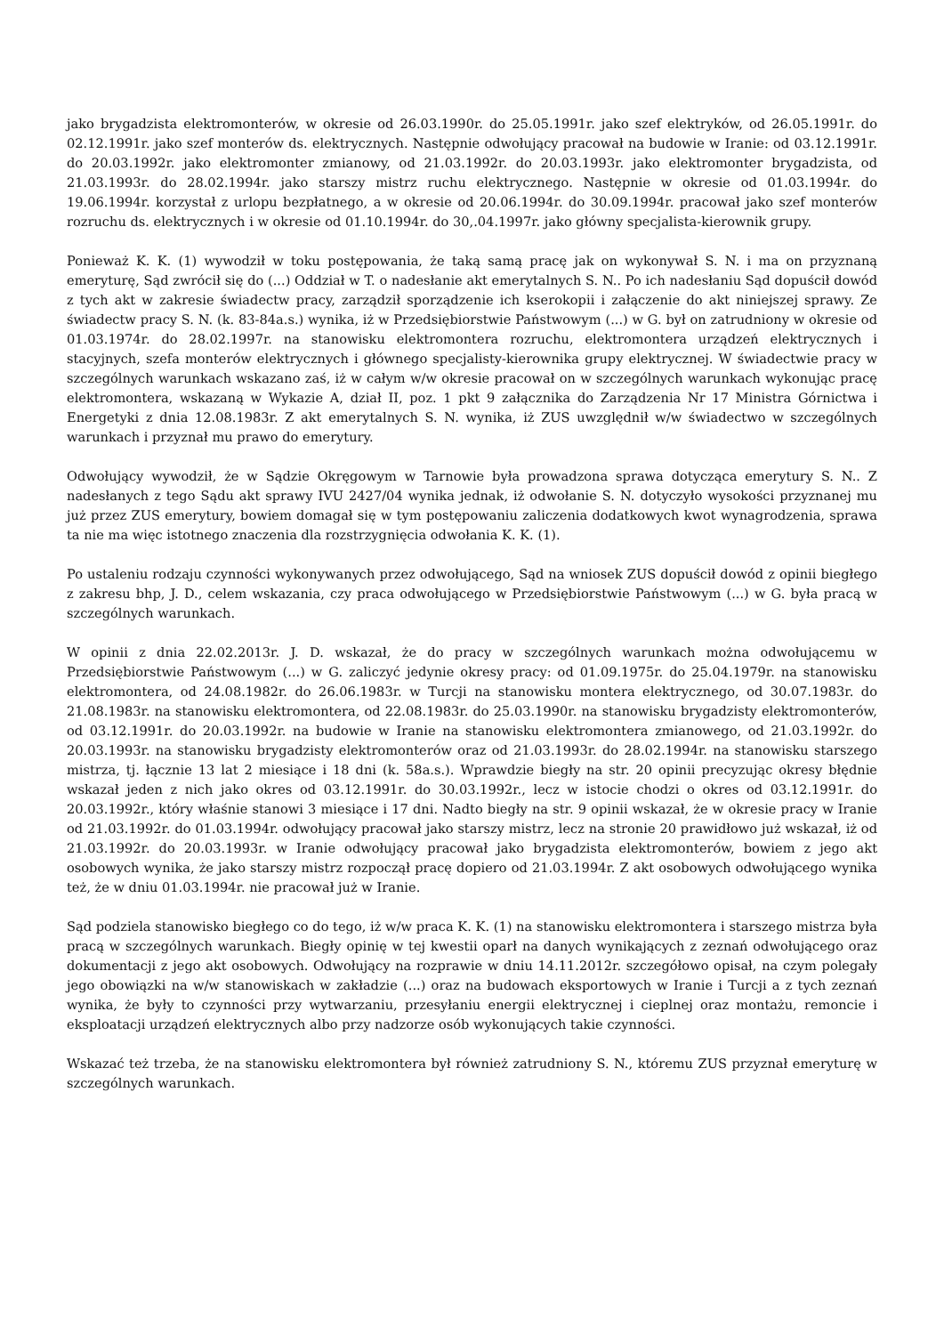jako brygadzista elektromonterów, w okresie od 26.03.1990r. do 25.05.1991r. jako szef elektryków, od 26.05.1991r. do 02.12.1991r. jako szef monterów ds. elektrycznych. Następnie odwołujący pracował na budowie w Iranie: od 03.12.1991r. do 20.03.1992r. jako elektromonter zmianowy, od 21.03.1992r. do 20.03.1993r. jako elektromonter brygadzista, od 21.03.1993r. do 28.02.1994r. jako starszy mistrz ruchu elektrycznego. Następnie w okresie od 01.03.1994r. do 19.06.1994r. korzystał z urlopu bezpłatnego, a w okresie od 20.06.1994r. do 30.09.1994r. pracował jako szef monterów rozruchu ds. elektrycznych i w okresie od 01.10.1994r. do 30,.04.1997r. jako główny specjalista-kierownik grupy.
Ponieważ K. K. (1) wywodził w toku postępowania, że taką samą pracę jak on wykonywał S. N. i ma on przyznaną emeryturę, Sąd zwrócił się do (...) Oddział w T. o nadesłanie akt emerytalnych S. N.. Po ich nadesłaniu Sąd dopuścił dowód z tych akt w zakresie świadectw pracy, zarządził sporządzenie ich kserokopii i załączenie do akt niniejszej sprawy. Ze świadectw pracy S. N. (k. 83-84a.s.) wynika, iż w Przedsiębiorstwie Państwowym (...) w G. był on zatrudniony w okresie od 01.03.1974r. do 28.02.1997r. na stanowisku elektromontera rozruchu, elektromontera urządzeń elektrycznych i stacyjnych, szefa monterów elektrycznych i głównego specjalisty-kierownika grupy elektrycznej. W świadectwie pracy w szczególnych warunkach wskazano zaś, iż w całym w/w okresie pracował on w szczególnych warunkach wykonując pracę elektromontera, wskazaną w Wykazie A, dział II, poz. 1 pkt 9 załącznika do Zarządzenia Nr 17 Ministra Górnictwa i Energetyki z dnia 12.08.1983r. Z akt emerytalnych S. N. wynika, iż ZUS uwzględnił w/w świadectwo w szczególnych warunkach i przyznał mu prawo do emerytury.
Odwołujący wywodził, że w Sądzie Okręgowym w Tarnowie była prowadzona sprawa dotycząca emerytury S. N.. Z nadesłanych z tego Sądu akt sprawy IVU 2427/04 wynika jednak, iż odwołanie S. N. dotyczyło wysokości przyznanej mu już przez ZUS emerytury, bowiem domagał się w tym postępowaniu zaliczenia dodatkowych kwot wynagrodzenia, sprawa ta nie ma więc istotnego znaczenia dla rozstrzygnięcia odwołania K. K. (1).
Po ustaleniu rodzaju czynności wykonywanych przez odwołującego, Sąd na wniosek ZUS dopuścił dowód z opinii biegłego z zakresu bhp, J. D., celem wskazania, czy praca odwołującego w Przedsiębiorstwie Państwowym (...) w G. była pracą w szczególnych warunkach.
W opinii z dnia 22.02.2013r. J. D. wskazał, że do pracy w szczególnych warunkach można odwołującemu w Przedsiębiorstwie Państwowym (...) w G. zaliczyć jedynie okresy pracy: od 01.09.1975r. do 25.04.1979r. na stanowisku elektromontera, od 24.08.1982r. do 26.06.1983r. w Turcji na stanowisku montera elektrycznego, od 30.07.1983r. do 21.08.1983r. na stanowisku elektromontera, od 22.08.1983r. do 25.03.1990r. na stanowisku brygadzisty elektromonterów, od 03.12.1991r. do 20.03.1992r. na budowie w Iranie na stanowisku elektromontera zmianowego, od 21.03.1992r. do 20.03.1993r. na stanowisku brygadzisty elektromonterów oraz od 21.03.1993r. do 28.02.1994r. na stanowisku starszego mistrza, tj. łącznie 13 lat 2 miesiące i 18 dni (k. 58a.s.). Wprawdzie biegły na str. 20 opinii precyzując okresy błędnie wskazał jeden z nich jako okres od 03.12.1991r. do 30.03.1992r., lecz w istocie chodzi o okres od 03.12.1991r. do 20.03.1992r., który właśnie stanowi 3 miesiące i 17 dni. Nadto biegły na str. 9 opinii wskazał, że w okresie pracy w Iranie od 21.03.1992r. do 01.03.1994r. odwołujący pracował jako starszy mistrz, lecz na stronie 20 prawidłowo już wskazał, iż od 21.03.1992r. do 20.03.1993r. w Iranie odwołujący pracował jako brygadzista elektromonterów, bowiem z jego akt osobowych wynika, że jako starszy mistrz rozpoczął pracę dopiero od 21.03.1994r. Z akt osobowych odwołującego wynika też, że w dniu 01.03.1994r. nie pracował już w Iranie.
Sąd podziela stanowisko biegłego co do tego, iż w/w praca K. K. (1) na stanowisku elektromontera i starszego mistrza była pracą w szczególnych warunkach. Biegły opinię w tej kwestii oparł na danych wynikających z zeznań odwołującego oraz dokumentacji z jego akt osobowych. Odwołujący na rozprawie w dniu 14.11.2012r. szczegółowo opisał, na czym polegały jego obowiązki na w/w stanowiskach w zakładzie (...) oraz na budowach eksportowych w Iranie i Turcji a z tych zeznań wynika, że były to czynności przy wytwarzaniu, przesyłaniu energii elektrycznej i cieplnej oraz montażu, remoncie i eksploatacji urządzeń elektrycznych albo przy nadzorze osób wykonujących takie czynności.
Wskazać też trzeba, że na stanowisku elektromontera był również zatrudniony S. N., któremu ZUS przyznał emeryturę w szczególnych warunkach.